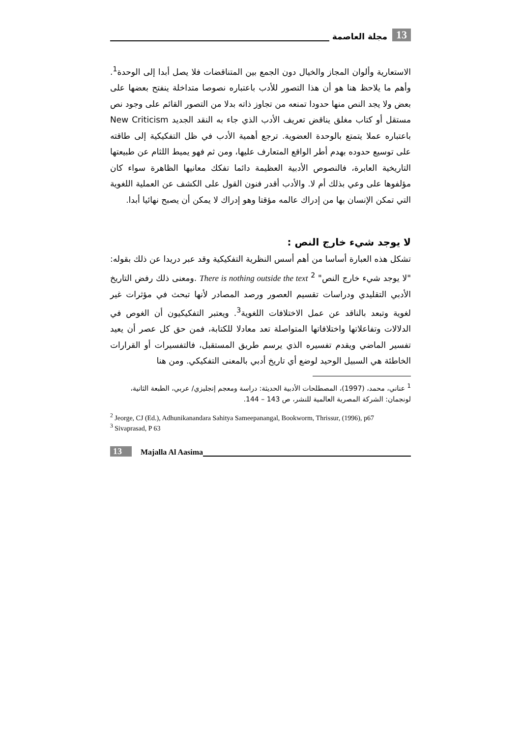13 مجلة العاصمة
الاستعارية وألوان المجاز والخيال دون الجمع بين المتناقضات فلا يصل أبدا إلى الوحدة<sup>1</sup>. وأهم ما يلاحظ هنا هو أن هذا التصور للأدب باعتباره نصوصا متداخلة ينفتح بعضها على بعض ولا يجد النص منها حدودا تمنعه من تجاوز ذاته بدلا من التصور القائم على وجود نص مستقل أو كتاب مغلق يناقض تعريف الأدب الذي جاء به النقد الجديد New Criticism باعتباره عملا يتمتع بالوحدة العضوية. ترجع أهمية الأدب في ظل التفكيكية إلى طاقته على توسيع حدوده بهدم أطر الواقع المتعارف عليها، ومن ثم فهو يميط اللثام عن طبيعتها التاريخية العابرة، فالنصوص الأدبية العظيمة دائما تفكك معانيها الظاهرة سواء كان مؤلفوها على وعي بذلك أم لا. والأدب أقدر فنون القول على الكشف عن العملية اللغوية التي تمكن الإنسان بها من إدراك عالمه مؤقتا وهو إدراك لا يمكن أن يصبح نهائيا أبدا.
لا يوجد شيء خارج النص :
تشكل هذه العبارة أساسا من أهم أسس النظرية التفكيكية وقد عبر دريدا عن ذلك بقوله: "لا يوجد شيء خارج النص" <sup>2</sup> There is nothing outside the text .ومعنى ذلك رفض التاريخ الأدبي التقليدي ودراسات تقسيم العصور ورصد المصادر لأنها تبحث في مؤثرات غير لغوية وتبعد بالناقد عن عمل الاختلافات اللغوية<sup>3</sup>. ويعتبر التفكيكيون أن الغوص في الدلالات وتفاعلاتها واختلافاتها المتواصلة تعد معادلا للكتابة، فمن حق كل عصر أن يعيد تفسير الماضي ويقدم تفسيره الذي يرسم طريق المستقبل، فالتفسيرات أو القرارات الخاطئة هي السبيل الوحيد لوضع أي تاريخ أدبي بالمعنى التفكيكي. ومن هنا
<sup>1</sup> عناني، محمد، (1997)، المصطلحات الأدبية الحديثة: دراسة ومعجم إنجليزي/ عربي، الطبعة الثانية، لونجمان: الشركة المصرية العالمية للنشر، ص 143 – 144.
<sup>2</sup> Jeorge, CJ (Ed.), Adhunikanandara Sahitya Sameepanangal, Bookworm, Thrissur, (1996), p67
<sup>3</sup> Sivaprasad, P 63
13 Majalla Al Aasima